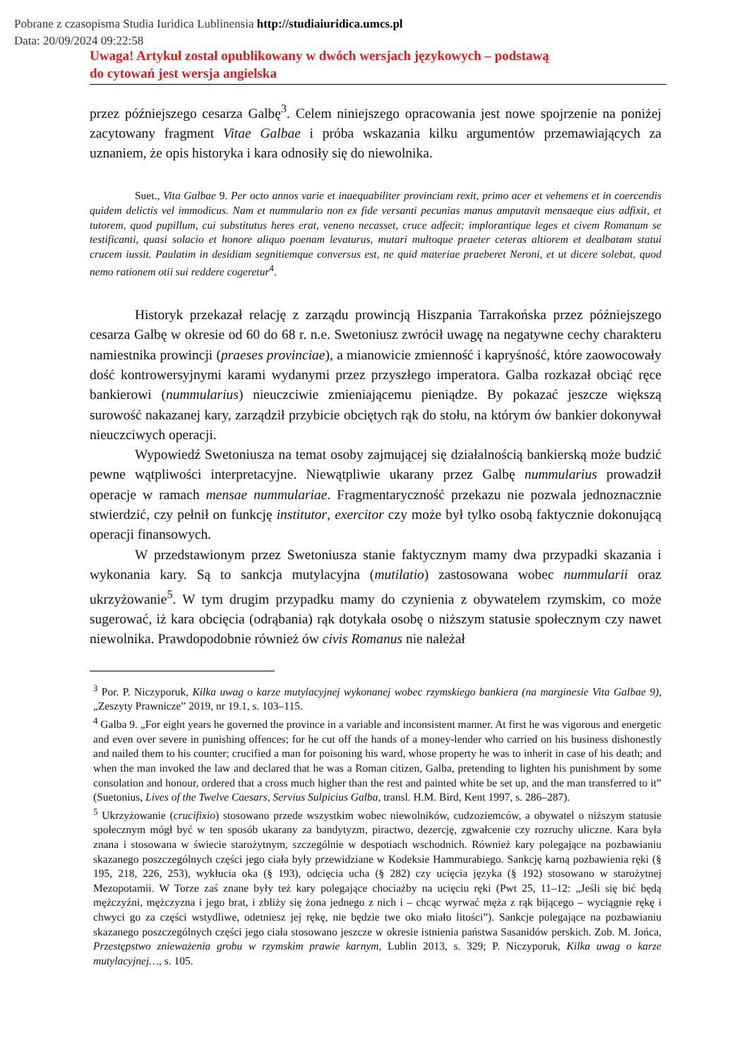Pobrane z czasopisma Studia Iuridica Lublinensia http://studiaiuridica.umcs.pl
Data: 20/09/2024 09:22:58
Uwaga! Artykuł został opublikowany w dwóch wersjach językowych – podstawą
do cytowań jest wersja angielska
przez późniejszego cesarza Galbę<sup>3</sup>. Celem niniejszego opracowania jest nowe spojrzenie na poniżej zacytowany fragment Vitae Galbae i próba wskazania kilku argumentów przemawiających za uznaniem, że opis historyka i kara odnosiły się do niewolnika.
Suet., Vita Galbae 9. Per octo annos varie et inaequabiliter provinciam rexit, primo acer et vehemens et in coercendis quidem delictis vel immodicus. Nam et nummulario non ex fide versanti pecunias manus amputavit mensaeque eius adfixit, et tutorem, quod pupillum, cui substitutus heres erat, veneno necasset, cruce adfecit; implorantique leges et civem Romanum se testificanti, quasi solacio et honore aliquo poenam levaturus, mutari multoque praeter ceteras altiorem et dealbatam statui crucem iussit. Paulatim in desidiam segnitiemque conversus est, ne quid materiae praeberet Neroni, et ut dicere solebat, quod nemo rationem otii sui reddere cogeretur<sup>4</sup>.
Historyk przekazał relację z zarządu prowincją Hiszpania Tarrakońska przez późniejszego cesarza Galbę w okresie od 60 do 68 r. n.e. Swetoniusz zwrócił uwagę na negatywne cechy charakteru namiestnika prowincji (praeses provinciae), a mianowicie zmienność i kapryśność, które zaowocowały dość kontrowersyjnymi karami wydanymi przez przyszłego imperatora. Galba rozkazał obciąć ręce bankierowi (nummularius) nieuczciwie zmieniającemu pieniądze. By pokazać jeszcze większą surowość nakazanej kary, zarządził przybicie obciętych rąk do stołu, na którym ów bankier dokonywał nieuczciwych operacji.
Wypowiedź Swetoniusza na temat osoby zajmującej się działalnością bankierską może budzić pewne wątpliwości interpretacyjne. Niewątpliwie ukarany przez Galbę nummularius prowadził operacje w ramach mensae nummulariae. Fragmentaryczność przekazu nie pozwala jednoznacznie stwierdzić, czy pełnił on funkcję institutor, exercitor czy może był tylko osobą faktycznie dokonującą operacji finansowych.
W przedstawionym przez Swetoniusza stanie faktycznym mamy dwa przypadki skazania i wykonania kary. Są to sankcja mutylacyjna (mutilatio) zastosowana wobec nummularii oraz ukrzyżowanie<sup>5</sup>. W tym drugim przypadku mamy do czynienia z obywatelem rzymskim, co może sugerować, iż kara obcięcia (odrąbania) rąk dotykała osobę o niższym statusie społecznym czy nawet niewolnika. Prawdopodobnie również ów civis Romanus nie należał
<sup>3</sup> Por. P. Niczyporuk, Kilka uwag o karze mutylacyjnej wykonanej wobec rzymskiego bankiera (na marginesie Vita Galbae 9), „Zeszyty Prawnicze” 2019, nr 19.1, s. 103–115.
<sup>4</sup> Galba 9. „For eight years he governed the province in a variable and inconsistent manner. At first he was vigorous and energetic and even over severe in punishing offences; for he cut off the hands of a money-lender who carried on his business dishonestly and nailed them to his counter; crucified a man for poisoning his ward, whose property he was to inherit in case of his death; and when the man invoked the law and declared that he was a Roman citizen, Galba, pretending to lighten his punishment by some consolation and honour, ordered that a cross much higher than the rest and painted white be set up, and the man transferred to it” (Suetonius, Lives of the Twelve Caesars, Servius Sulpicius Galba, transl. H.M. Bird, Kent 1997, s. 286–287).
<sup>5</sup> Ukrzyżowanie (crucifixio) stosowano przede wszystkim wobec niewolników, cudzoziemców, a obywatel o niższym statusie społecznym mógł być w ten sposób ukarany za bandytyzm, piractwo, dezercję, zgwałcenie czy rozruchy uliczne. Kara była znana i stosowana w świecie starożytnym, szczególnie w despotiach wschodnich. Również kary polegające na pozbawianiu skazanego poszczególnych części jego ciała były przewidziane w Kodeksie Hammurabiego. Sankcję karną pozbawienia ręki (§ 195, 218, 226, 253), wykłucia oka (§ 193), odcięcia ucha (§ 282) czy ucięcia języka (§ 192) stosowano w starożytnej Mezopotamii. W Torze zaś znane były też kary polegające chociażby na ucięciu ręki (Pwt 25, 11–12: „Jeśli się bić będą mężczyźni, mężczyzna i jego brat, i zbliży się żona jednego z nich i – chcąc wyrwać męża z rąk bijącego – wyciągnie rękę i chwyci go za części wstydliwe, odetniesz jej rękę, nie będzie twe oko miało litości”). Sankcje polegające na pozbawianiu skazanego poszczególnych części jego ciała stosowano jeszcze w okresie istnienia państwa Sasanidów perskich. Zob. M. Jońca, Przestępstwo znieważenia grobu w rzymskim prawie karnym, Lublin 2013, s. 329; P. Niczyporuk, Kilka uwag o karze mutylacyjnej…, s. 105.